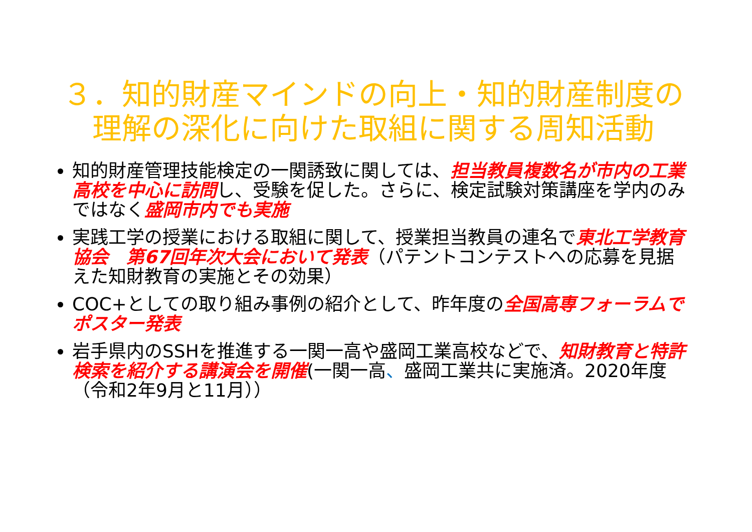３．知的財産マインドの向上・知的財産制度の理解の深化に向けた取組に関する周知活動
知的財産管理技能検定の一関誘致に関しては、担当教員複数名が市内の工業高校を中心に訪問し、受験を促した。さらに、検定試験対策講座を学内のみではなく盛岡市内でも実施
実践工学の授業における取組に関して、授業担当教員の連名で東北工学教育協会　第67回年次大会において発表（パテントコンテストへの応募を見据えた知財教育の実施とその効果）
COC+としての取り組み事例の紹介として、昨年度の全国高専フォーラムでポスター発表
岩手県内のSSHを推進する一関一高や盛岡工業高校などで、知財教育と特許検索を紹介する講演会を開催(一関一高、盛岡工業共に実施済。2020年度（令和2年9月と11月））